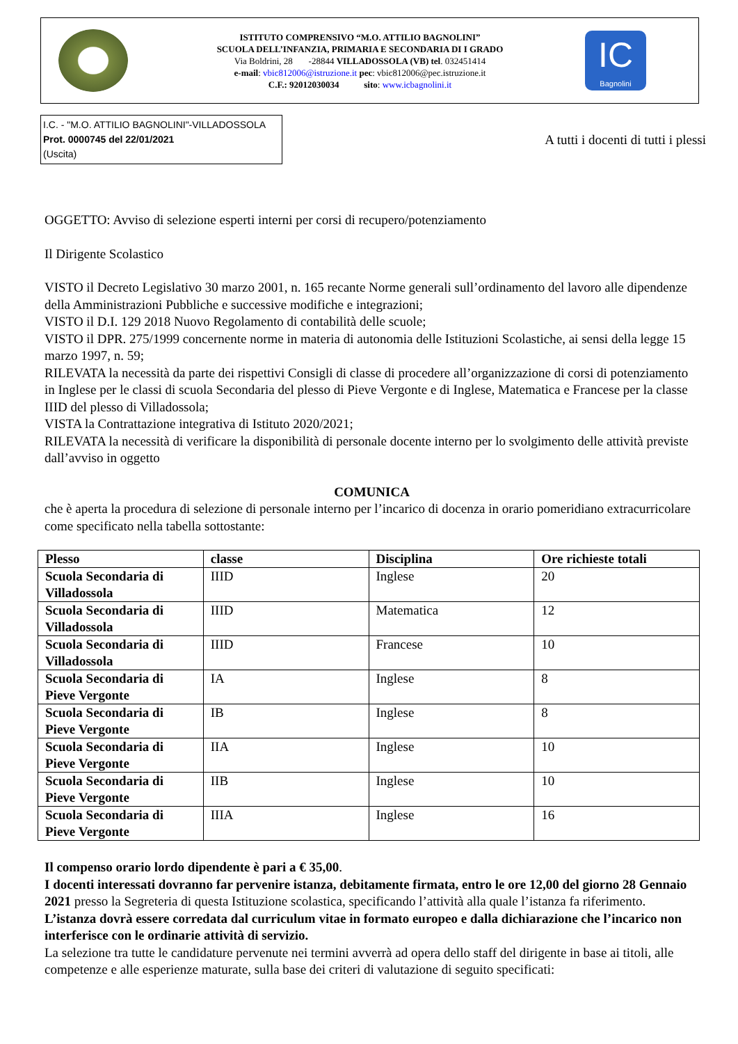ISTITUTO COMPRENSIVO “M.O. ATTILIO BAGNOLINI”
SCUOLA DELL’INFANZIA, PRIMARIA E SECONDARIA DI I GRADO
Via Boldrini, 28 -28844 VILLADOSSOLA (VB) tel. 032451414
e-mail: vbic812006@istruzione.it pec: vbic812006@pec.istruzione.it
C.F.: 92012030034 sito: www.icbagnolini.it
IC
Bagnolini
I.C. - "M.O. ATTILIO BAGNOLINI"-VILLADOSSOLA
Prot. 0000745 del 22/01/2021
(Uscita)
A tutti i docenti di tutti i plessi
OGGETTO: Avviso di selezione esperti interni per corsi di recupero/potenziamento
Il Dirigente Scolastico
VISTO il Decreto Legislativo 30 marzo 2001, n. 165 recante Norme generali sull’ordinamento del lavoro alle dipendenze della Amministrazioni Pubbliche e successive modifiche e integrazioni;
VISTO il D.I. 129 2018 Nuovo Regolamento di contabilità delle scuole;
VISTO il DPR. 275/1999 concernente norme in materia di autonomia delle Istituzioni Scolastiche, ai sensi della legge 15 marzo 1997, n. 59;
RILEVATA la necessità da parte dei rispettivi Consigli di classe di procedere all’organizzazione di corsi di potenziamento in Inglese per le classi di scuola Secondaria del plesso di Pieve Vergonte e di Inglese, Matematica e Francese per la classe IIID del plesso di Villadossola;
VISTA la Contrattazione integrativa di Istituto 2020/2021;
RILEVATA la necessità di verificare la disponibilità di personale docente interno per lo svolgimento delle attività previste dall’avviso in oggetto
COMUNICA
che è aperta la procedura di selezione di personale interno per l’incarico di docenza in orario pomeridiano extracurricolare come specificato nella tabella sottostante:
| Plesso | classe | Disciplina | Ore richieste totali |
| --- | --- | --- | --- |
| Scuola Secondaria di Villadossola | IIID | Inglese | 20 |
| Scuola Secondaria di Villadossola | IIID | Matematica | 12 |
| Scuola Secondaria di Villadossola | IIID | Francese | 10 |
| Scuola Secondaria di Pieve Vergonte | IA | Inglese | 8 |
| Scuola Secondaria di Pieve Vergonte | IB | Inglese | 8 |
| Scuola Secondaria di Pieve Vergonte | IIA | Inglese | 10 |
| Scuola Secondaria di Pieve Vergonte | IIB | Inglese | 10 |
| Scuola Secondaria di Pieve Vergonte | IIIA | Inglese | 16 |
Il compenso orario lordo dipendente è pari a € 35,00.
I docenti interessati dovranno far pervenire istanza, debitamente firmata, entro le ore 12,00 del giorno 28 Gennaio 2021 presso la Segreteria di questa Istituzione scolastica, specificando l’attività alla quale l’istanza fa riferimento.
L’istanza dovrà essere corredata dal curriculum vitae in formato europeo e dalla dichiarazione che l’incarico non interferisce con le ordinarie attività di servizio.
La selezione tra tutte le candidature pervenute nei termini avverrà ad opera dello staff del dirigente in base ai titoli, alle competenze e alle esperienze maturate, sulla base dei criteri di valutazione di seguito specificati: